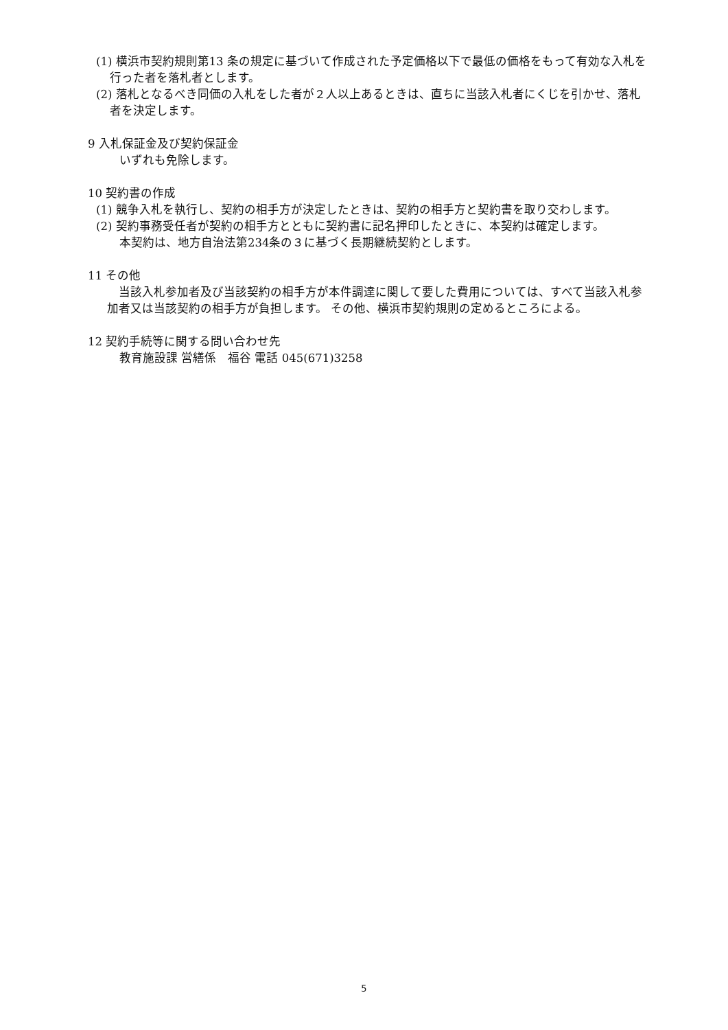(1) 横浜市契約規則第13 条の規定に基づいて作成された予定価格以下で最低の価格をもって有効な入札を行った者を落札者とします。
(2) 落札となるべき同価の入札をした者が２人以上あるときは、直ちに当該入札者にくじを引かせ、落札者を決定します。
9 入札保証金及び契約保証金
いずれも免除します。
10 契約書の作成
(1) 競争入札を執行し、契約の相手方が決定したときは、契約の相手方と契約書を取り交わします。
(2) 契約事務受任者が契約の相手方とともに契約書に記名押印したときに、本契約は確定します。
本契約は、地方自治法第234条の３に基づく長期継続契約とします。
11 その他
　当該入札参加者及び当該契約の相手方が本件調達に関して要した費用については、すべて当該入札参加者又は当該契約の相手方が負担します。 その他、横浜市契約規則の定めるところによる。
12 契約手続等に関する問い合わせ先
教育施設課 営繕係　福谷 電話 045(671)3258
5